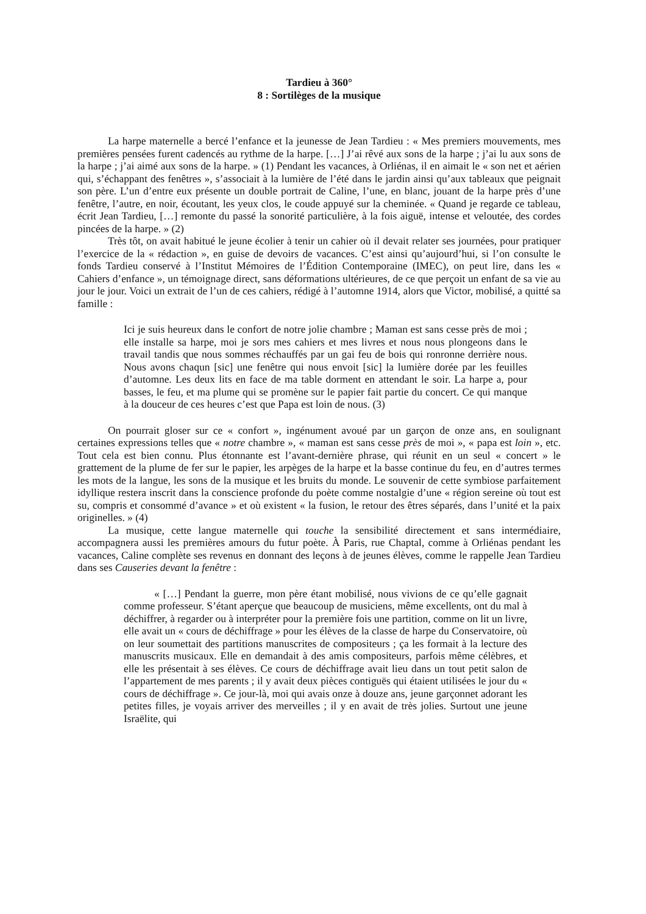Tardieu à 360°
8 : Sortilèges de la musique
La harpe maternelle a bercé l’enfance et la jeunesse de Jean Tardieu : « Mes premiers mouvements, mes premières pensées furent cadencés au rythme de la harpe. […] J’ai rêvé aux sons de la harpe ; j’ai lu aux sons de la harpe ; j’ai aimé aux sons de la harpe. » (1) Pendant les vacances, à Orliénas, il en aimait le « son net et aérien qui, s’échappant des fenêtres », s’associait à la lumière de l’été dans le jardin ainsi qu’aux tableaux que peignait son père. L’un d’entre eux présente un double portrait de Caline, l’une, en blanc, jouant de la harpe près d’une fenêtre, l’autre, en noir, écoutant, les yeux clos, le coude appuyé sur la cheminée. « Quand je regarde ce tableau, écrit Jean Tardieu, […] remonte du passé la sonorité particulière, à la fois aiguë, intense et veloutée, des cordes pincées de la harpe. » (2)
Très tôt, on avait habitué le jeune écolier à tenir un cahier où il devait relater ses journées, pour pratiquer l’exercice de la « rédaction », en guise de devoirs de vacances. C’est ainsi qu’aujourd’hui, si l’on consulte le fonds Tardieu conservé à l’Institut Mémoires de l’Édition Contemporaine (IMEC), on peut lire, dans les « Cahiers d’enfance », un témoignage direct, sans déformations ultérieures, de ce que perçoit un enfant de sa vie au jour le jour. Voici un extrait de l’un de ces cahiers, rédigé à l’automne 1914, alors que Victor, mobilisé, a quitté sa famille :
Ici je suis heureux dans le confort de notre jolie chambre ; Maman est sans cesse près de moi ; elle installe sa harpe, moi je sors mes cahiers et mes livres et nous nous plongeons dans le travail tandis que nous sommes réchauffés par un gai feu de bois qui ronronne derrière nous. Nous avons chaqun [sic] une fenêtre qui nous envoit [sic] la lumière dorée par les feuilles d’automne. Les deux lits en face de ma table dorment en attendant le soir. La harpe a, pour basses, le feu, et ma plume qui se promène sur le papier fait partie du concert. Ce qui manque à la douceur de ces heures c’est que Papa est loin de nous. (3)
On pourrait gloser sur ce « confort », ingénument avoué par un garçon de onze ans, en soulignant certaines expressions telles que « notre chambre », « maman est sans cesse près de moi », « papa est loin », etc. Tout cela est bien connu. Plus étonnante est l’avant-dernière phrase, qui réunit en un seul « concert » le grattement de la plume de fer sur le papier, les arpèges de la harpe et la basse continue du feu, en d’autres termes les mots de la langue, les sons de la musique et les bruits du monde. Le souvenir de cette symbiose parfaitement idyllique restera inscrit dans la conscience profonde du poète comme nostalgie d’une « région sereine où tout est su, compris et consommé d’avance » et où existent « la fusion, le retour des êtres séparés, dans l’unité et la paix originelles. » (4)
La musique, cette langue maternelle qui touche la sensibilité directement et sans intermédiaire, accompagnera aussi les premières amours du futur poète. À Paris, rue Chaptal, comme à Orliénas pendant les vacances, Caline complète ses revenus en donnant des leçons à de jeunes élèves, comme le rappelle Jean Tardieu dans ses Causeries devant la fenêtre :
« […] Pendant la guerre, mon père étant mobilisé, nous vivions de ce qu’elle gagnait comme professeur. S’étant aperçue que beaucoup de musiciens, même excellents, ont du mal à déchiffrer, à regarder ou à interpréter pour la première fois une partition, comme on lit un livre, elle avait un « cours de déchiffrage » pour les élèves de la classe de harpe du Conservatoire, où on leur soumettait des partitions manuscrites de compositeurs ; ça les formait à la lecture des manuscrits musicaux. Elle en demandait à des amis compositeurs, parfois même célèbres, et elle les présentait à ses élèves. Ce cours de déchiffrage avait lieu dans un tout petit salon de l’appartement de mes parents ; il y avait deux pièces contiguës qui étaient utilisées le jour du « cours de déchiffrage ». Ce jour-là, moi qui avais onze à douze ans, jeune garçonnet adorant les petites filles, je voyais arriver des merveilles ; il y en avait de très jolies. Surtout une jeune Israëlite, qui